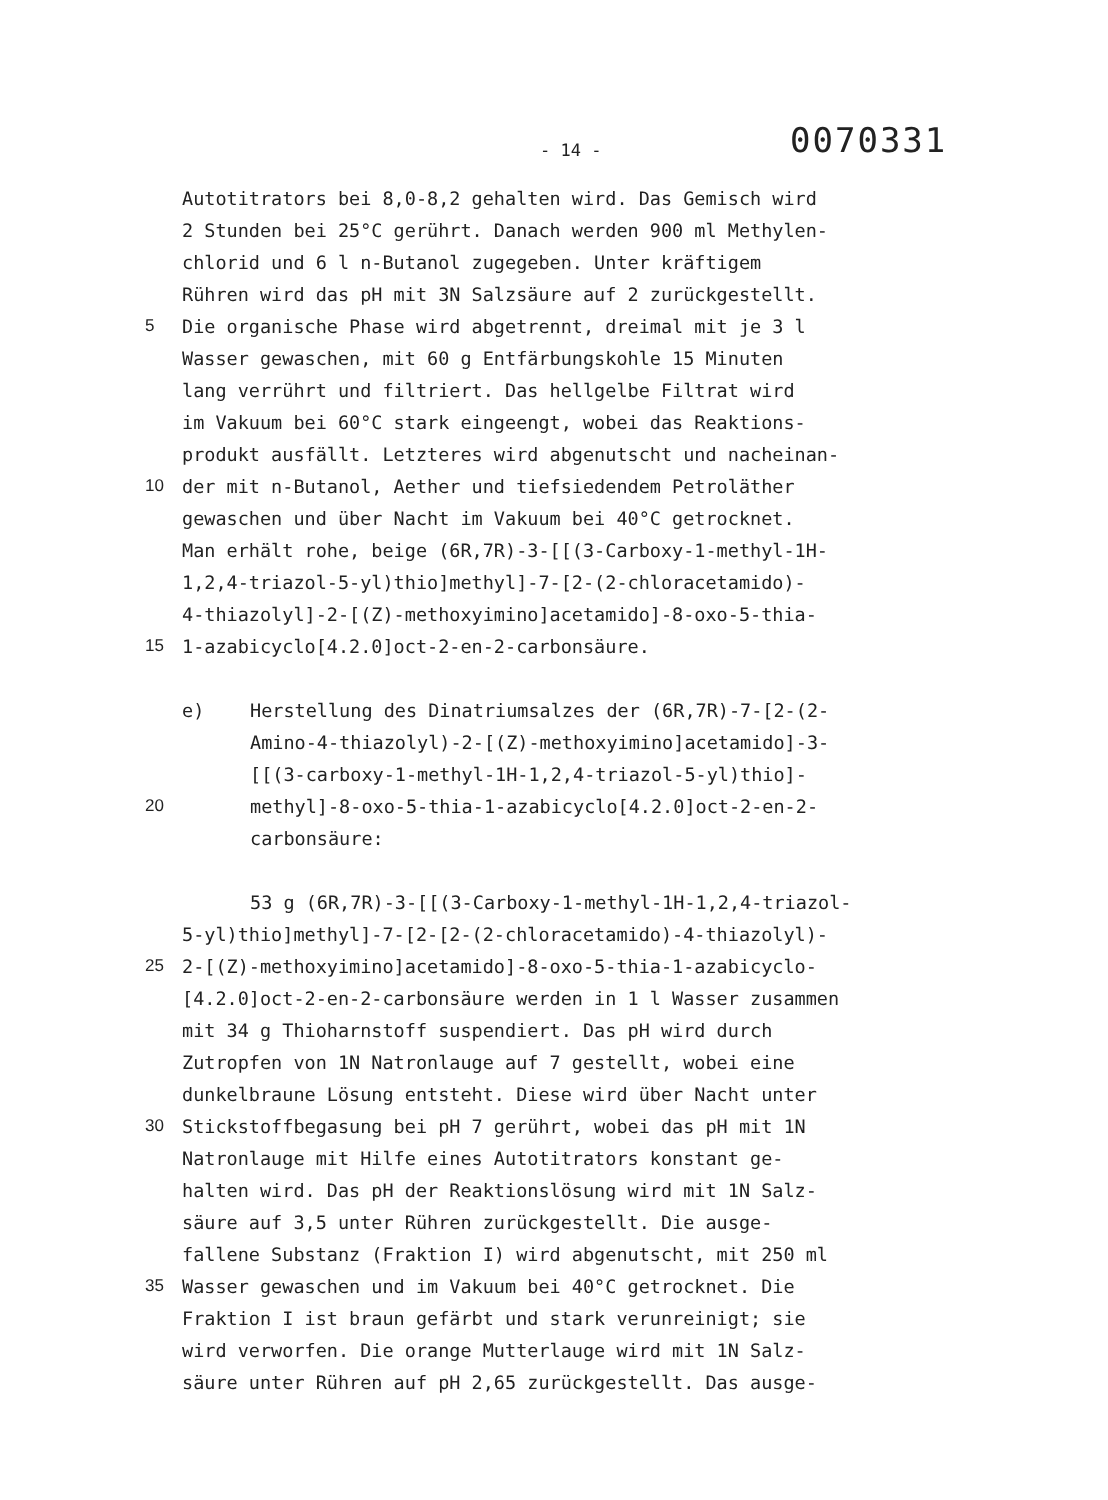- 14 - 0070331
Autotitrators bei 8,0-8,2 gehalten wird. Das Gemisch wird
2 Stunden bei 25°C gerührt. Danach werden 900 ml Methylen-
chlorid und 6 l n-Butanol zugegeben. Unter kräftigem
Rühren wird das pH mit 3N Salzsäure auf 2 zurückgestellt.
5 Die organische Phase wird abgetrennt, dreimal mit je 3 l
Wasser gewaschen, mit 60 g Entfärbungskohle 15 Minuten
lang verrührt und filtriert. Das hellgelbe Filtrat wird
im Vakuum bei 60°C stark eingeengt, wobei das Reaktions-
produkt ausfällt. Letzteres wird abgenutscht und nacheinan-
10 der mit n-Butanol, Aether und tiefsiedendem Petroläther
gewaschen und über Nacht im Vakuum bei 40°C getrocknet.
Man erhält rohe, beige (6R,7R)-3-[[(3-Carboxy-1-methyl-1H-
1,2,4-triazol-5-yl)thio]methyl]-7-[2-(2-chloracetamido)-
4-thiazolyl]-2-[(Z)-methoxyimino]acetamido]-8-oxo-5-thia-
15 1-azabicyclo[4.2.0]oct-2-en-2-carbonsäure.
e) Herstellung des Dinatriumsalzes der (6R,7R)-7-[2-(2-
Amino-4-thiazolyl)-2-[(Z)-methoxyimino]acetamido]-3-
[[(3-carboxy-1-methyl-1H-1,2,4-triazol-5-yl)thio]-
20 methyl]-8-oxo-5-thia-1-azabicyclo[4.2.0]oct-2-en-2-
carbonsäure:
53 g (6R,7R)-3-[[(3-Carboxy-1-methyl-1H-1,2,4-triazol-
5-yl)thio]methyl]-7-[2-[2-(2-chloracetamido)-4-thiazolyl)-
25 2-[(Z)-methoxyimino]acetamido]-8-oxo-5-thia-1-azabicyclo-
[4.2.0]oct-2-en-2-carbonsäure werden in 1 l Wasser zusammen
mit 34 g Thioharnstoff suspendiert. Das pH wird durch
Zutropfen von 1N Natronlauge auf 7 gestellt, wobei eine
dunkelbraune Lösung entsteht. Diese wird über Nacht unter
30 Stickstoffbegasung bei pH 7 gerührt, wobei das pH mit 1N
Natronlauge mit Hilfe eines Autotitrators konstant ge-
halten wird. Das pH der Reaktionslösung wird mit 1N Salz-
säure auf 3,5 unter Rühren zurückgestellt. Die ausge-
fallene Substanz (Fraktion I) wird abgenutscht, mit 250 ml
35 Wasser gewaschen und im Vakuum bei 40°C getrocknet. Die
Fraktion I ist braun gefärbt und stark verunreinigt; sie
wird verworfen. Die orange Mutterlauge wird mit 1N Salz-
säure unter Rühren auf pH 2,65 zurückgestellt. Das ausge-